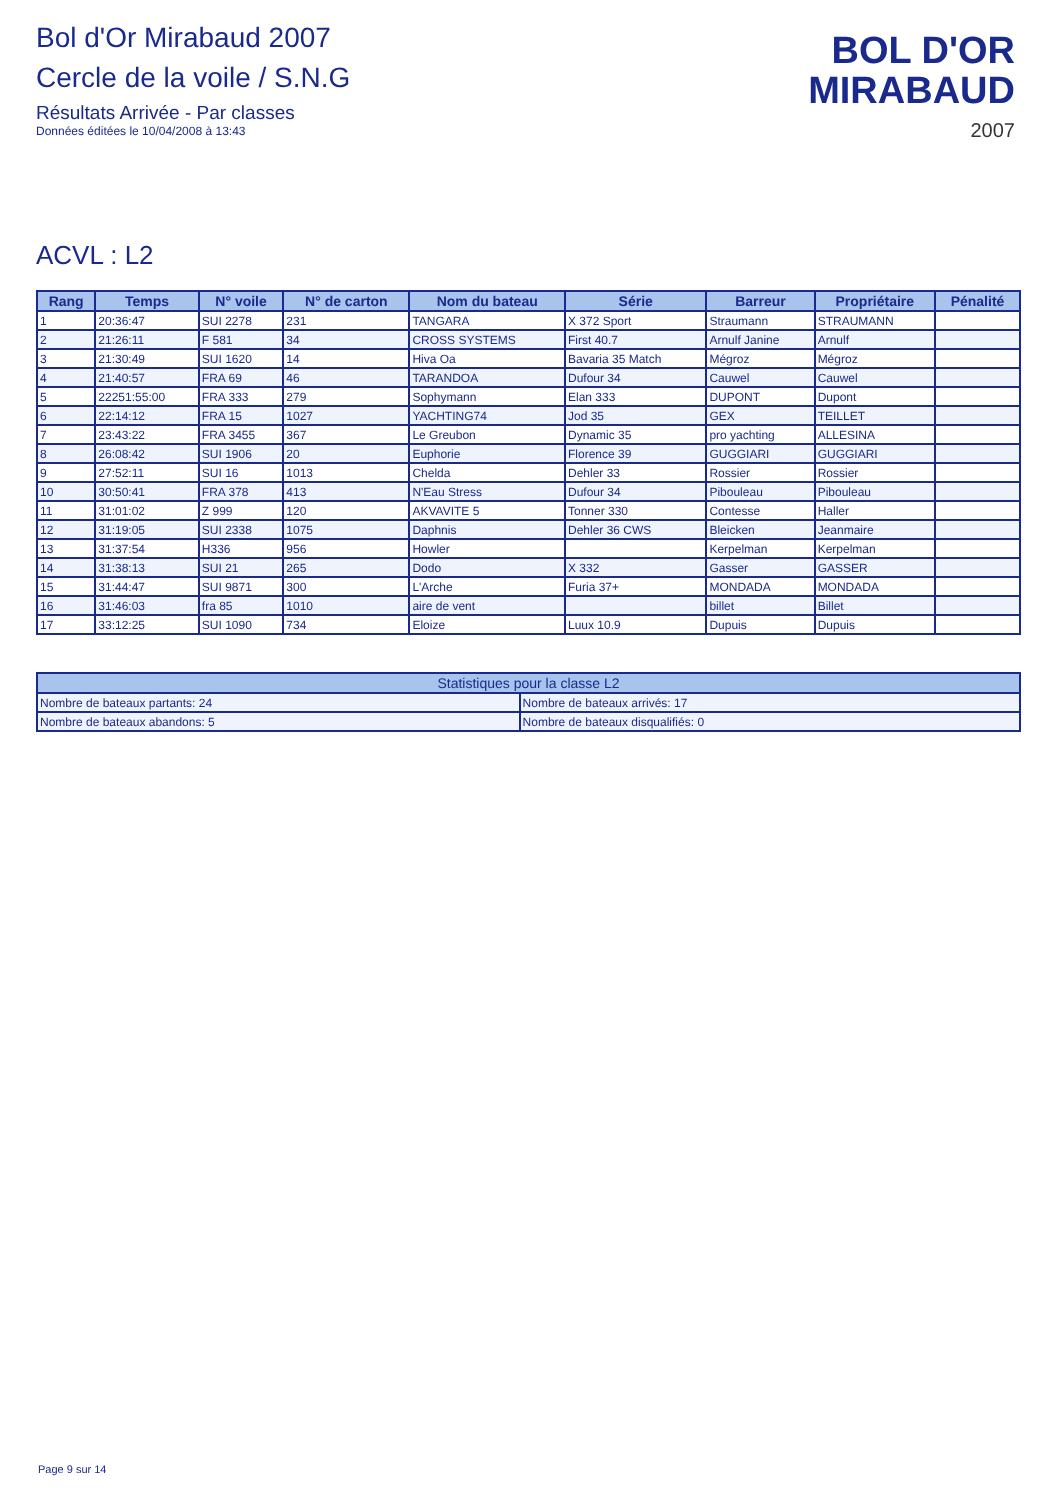Bol d'Or Mirabaud 2007
Cercle de la voile / S.N.G
Résultats Arrivée - Par classes
Données éditées le 10/04/2008 à 13:43
BOL D'OR
MIRABAUD
2007
ACVL : L2
| Rang | Temps | N° voile | N° de carton | Nom du bateau | Série | Barreur | Propriétaire | Pénalité |
| --- | --- | --- | --- | --- | --- | --- | --- | --- |
| 1 | 20:36:47 | SUI 2278 | 231 | TANGARA | X 372 Sport | Straumann | STRAUMANN | |
| 2 | 21:26:11 | F 581 | 34 | CROSS SYSTEMS | First 40.7 | Arnulf Janine | Arnulf | |
| 3 | 21:30:49 | SUI 1620 | 14 | Hiva Oa | Bavaria 35 Match | Mégroz | Mégroz | |
| 4 | 21:40:57 | FRA 69 | 46 | TARANDOA | Dufour 34 | Cauwel | Cauwel | |
| 5 | 22251:55:00 | FRA 333 | 279 | Sophymann | Elan 333 | DUPONT | Dupont | |
| 6 | 22:14:12 | FRA 15 | 1027 | YACHTING74 | Jod 35 | GEX | TEILLET | |
| 7 | 23:43:22 | FRA 3455 | 367 | Le Greubon | Dynamic 35 | pro yachting | ALLESINA | |
| 8 | 26:08:42 | SUI 1906 | 20 | Euphorie | Florence 39 | GUGGIARI | GUGGIARI | |
| 9 | 27:52:11 | SUI 16 | 1013 | Chelda | Dehler 33 | Rossier | Rossier | |
| 10 | 30:50:41 | FRA 378 | 413 | N'Eau Stress | Dufour 34 | Pibouleau | Pibouleau | |
| 11 | 31:01:02 | Z 999 | 120 | AKVAVITE 5 | Tonner 330 | Contesse | Haller | |
| 12 | 31:19:05 | SUI 2338 | 1075 | Daphnis | Dehler 36 CWS | Bleicken | Jeanmaire | |
| 13 | 31:37:54 | H336 | 956 | Howler | | Kerpelman | Kerpelman | |
| 14 | 31:38:13 | SUI 21 | 265 | Dodo | X 332 | Gasser | GASSER | |
| 15 | 31:44:47 | SUI 9871 | 300 | L'Arche | Furia 37+ | MONDADA | MONDADA | |
| 16 | 31:46:03 | fra 85 | 1010 | aire de vent | | billet | Billet | |
| 17 | 33:12:25 | SUI 1090 | 734 | Eloize | Luux 10.9 | Dupuis | Dupuis | |
| Statistiques pour la classe L2 | |
| --- | --- |
| Nombre de bateaux partants: 24 | Nombre de bateaux arrivés: 17 |
| Nombre de bateaux abandons: 5 | Nombre de bateaux disqualifiés: 0 |
Page 9 sur 14